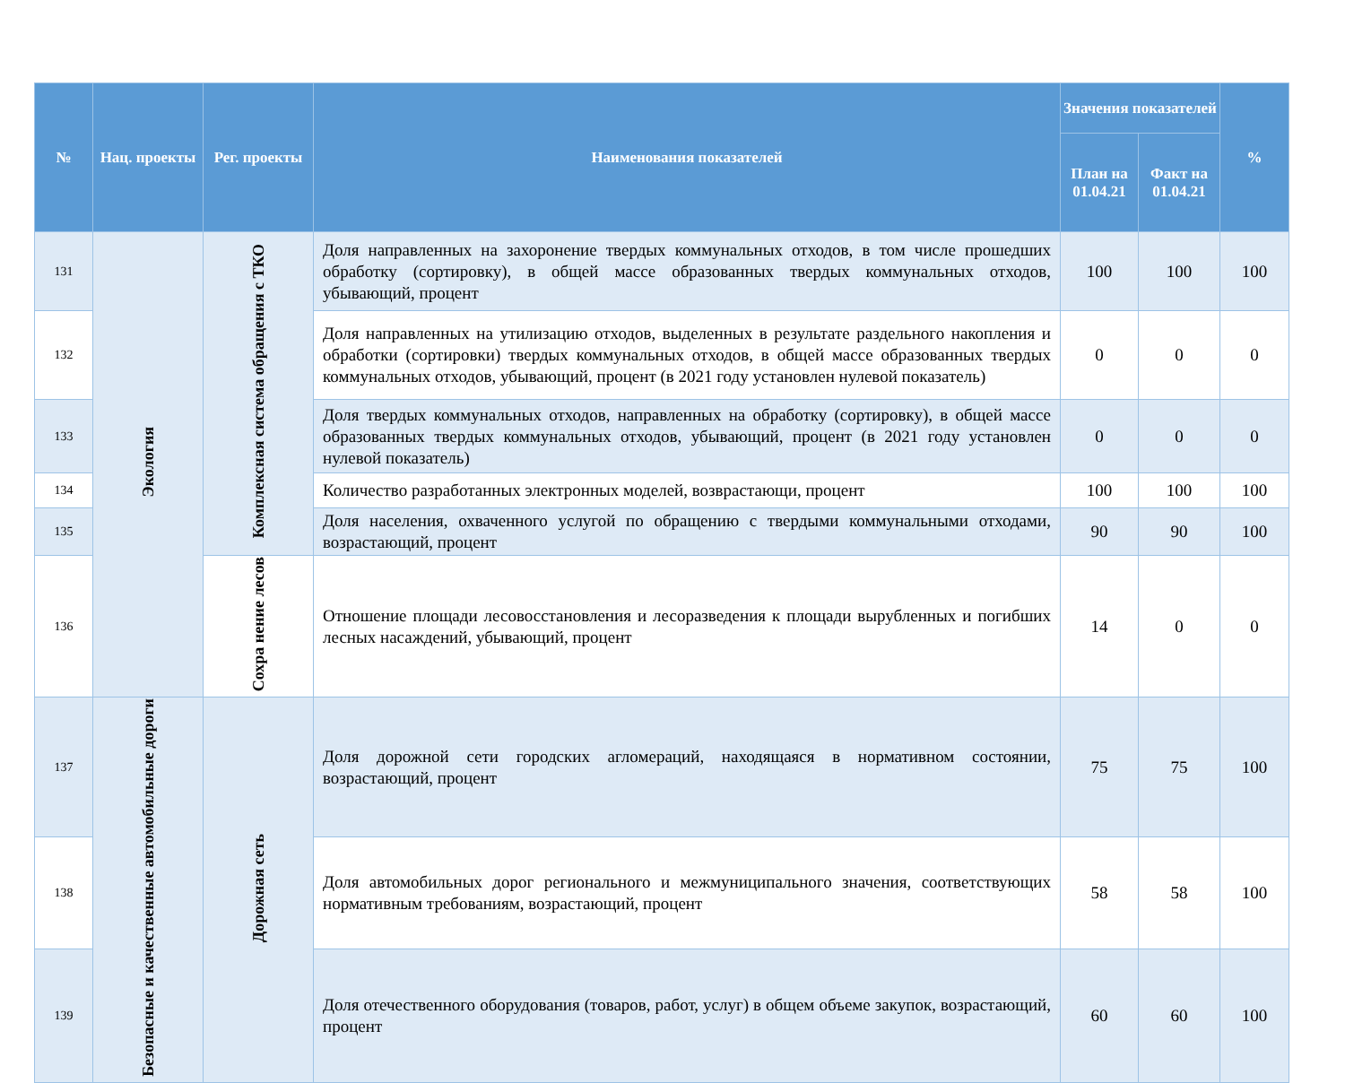| № | Нац. проекты | Рег. проекты | Наименования показателей | Значения показателей | | % |
| --- | --- | --- | --- | --- | --- | --- |
| | | | | План на 01.04.21 | Факт на 01.04.21 | |
| 131 | Экология | Комплексная система обращения с ТКО | Доля направленных на захоронение твердых коммунальных отходов, в том числе прошедших обработку (сортировку), в общей массе образованных твердых коммунальных отходов, убывающий, процент | 100 | 100 | 100 |
| 132 | | | Доля направленных на утилизацию отходов, выделенных в результате раздельного накопления и обработки (сортировки) твердых коммунальных отходов, в общей массе образованных твердых коммунальных отходов, убывающий, процент (в 2021 году установлен нулевой показатель) | 0 | 0 | 0 |
| 133 | | | Доля твердых коммунальных отходов, направленных на обработку (сортировку), в общей массе образованных твердых коммунальных отходов, убывающий, процент (в 2021 году установлен нулевой показатель) | 0 | 0 | 0 |
| 134 | | | Количество разработанных электронных моделей, возврастающи, процент | 100 | 100 | 100 |
| 135 | | | Доля населения, охваченного услугой по обращению с твердыми коммунальными отходами, возрастающий, процент | 90 | 90 | 100 |
| 136 | | Сохра нение лесов | Отношение площади лесовосстановления и лесоразведения к площади вырубленных и погибших лесных насаждений, убывающий, процент | 14 | 0 | 0 |
| 137 | Безопасные и качественные автомобильные дороги | Дорожная сеть | Доля дорожной сети городских агломераций, находящаяся в нормативном состоянии, возрастающий, процент | 75 | 75 | 100 |
| 138 | | | Доля автомобильных дорог регионального и межмуниципального значения, соответствующих нормативным требованиям, возрастающий, процент | 58 | 58 | 100 |
| 139 | | | Доля отечественного оборудования (товаров, работ, услуг) в общем объеме закупок, возрастающий, процент | 60 | 60 | 100 |